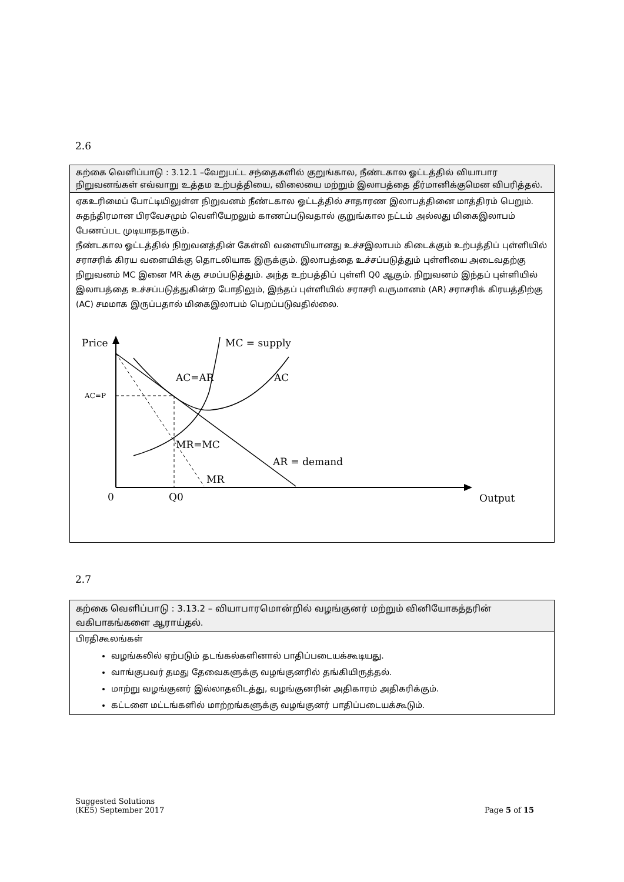2.6
| கற்கை வெளிப்பாடு : 3.12.1 –வேறுபட்ட சந்தைகளில் குறுங்கால, நீண்டகால ஓட்டத்தில் வியாபார நிறுவனங்கள் எவ்வாறு உத்தம உற்பத்தியை, விலையை மற்றும் இலாபத்தை தீர்மானிக்குமென விபரித்தல். |
| ஏகஉரிமைப் போட்டியிலுள்ள நிறுவனம் நீண்டகால ஓட்டத்தில் சாதாரண இலாபத்தினை மாத்திரம் பெறும். சுதந்திரமான பிரவேசமும் வெளியேறலும் காணப்படுவதால் குறுங்கால நட்டம் அல்லது மிகைஇலாபம் பேணப்பட முடியாததாகும். நீண்டகால ஓட்டத்தில் நிறுவனத்தின் கேள்வி வளையியானது உச்சஇலாபம் கிடைக்கும் உற்பத்திப் புள்ளியில் சராசரிக் கிரய வளையிக்கு தொடலியாக இருக்கும். இலாபத்தை உச்சப்படுத்தும் புள்ளியை அடைவதற்கு நிறுவனம் MC இனை MR க்கு சமப்படுத்தும். அந்த உற்பத்திப் புள்ளி Q0 ஆகும். நிறுவனம் இந்தப் புள்ளியில் இலாபத்தை உச்சப்படுத்துகின்ற போதிலும், இந்தப் புள்ளியில் சராசரி வருமானம் (AR) சராசரிக் கிரயத்திற்கு (AC) சமமாக இருப்பதால் மிகைஇலாபம் பெறப்படுவதில்லை. Price MC = supply AC=AR AC AC=P MR=MC AR = demand MR 0 Q0 Output |
2.7
| கற்கை வெளிப்பாடு : 3.13.2 – வியாபாரமொன்றில் வழங்குனர் மற்றும் வினியோகத்தரின் வகிபாகங்களை ஆராய்தல். |
| பிரதிகூலங்கள் வழங்கலில் ஏற்படும் தடங்கல்களினால் பாதிப்படையக்கூடியது. வாங்குபவர் தமது தேவைகளுக்கு வழங்குனரில் தங்கியிருத்தல். மாற்று வழங்குனர் இல்லாதவிடத்து, வழங்குனரின் அதிகாரம் அதிகரிக்கும். கட்டளை மட்டங்களில் மாற்றங்களுக்கு வழங்குனர் பாதிப்படையக்கூடும். |
Suggested Solutions
(KE5) September 2017
Page 5 of 15